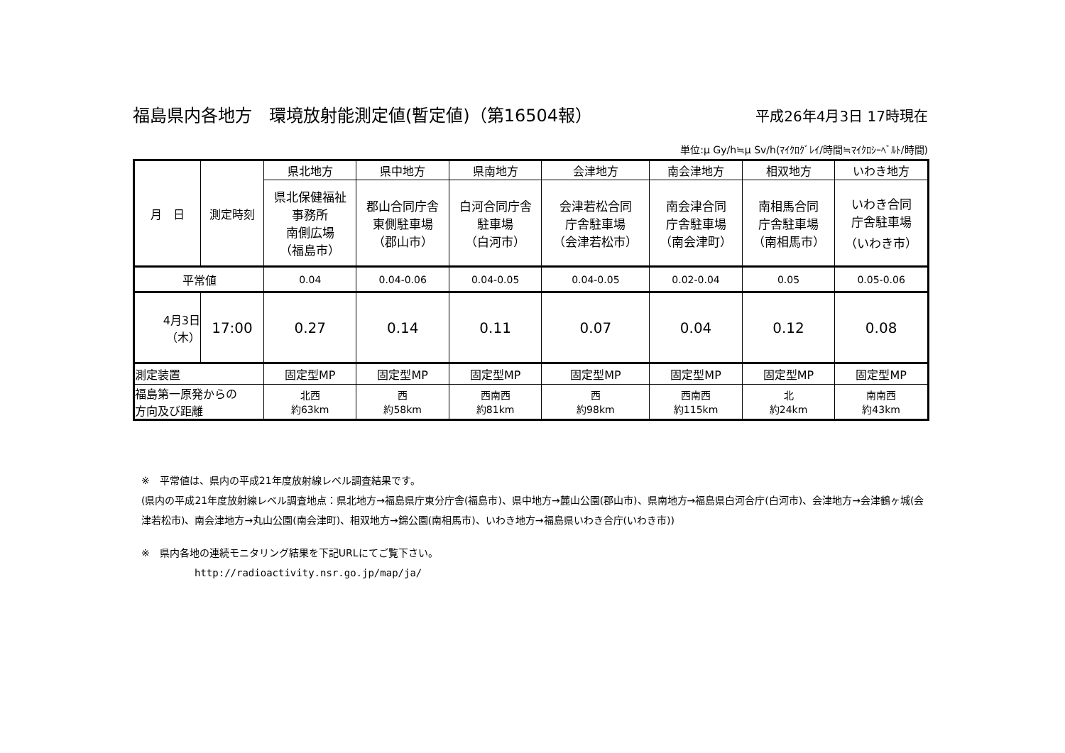福島県内各地方　環境放射能測定値(暫定値)（第16504報） 平成26年4月3日 17時現在
単位:μ Gy/h≒μ Sv/h(ﾏｲｸﾛｸﾞﾚｲ/時間≒ﾏｲｸﾛｼｰﾍﾞﾙﾄ/時間)
| 月 日 | 測定時刻 | 県北地方 | 県中地方 | 県南地方 | 会津地方 | 南会津地方 | 相双地方 | いわき地方 |
| --- | --- | --- | --- | --- | --- | --- | --- | --- |
| | | 県北保健福祉 事務所 南側広場 （福島市） | 郡山合同庁舎 東側駐車場 （郡山市） | 白河合同庁舎 駐車場 （白河市） | 会津若松合同 庁舎駐車場 （会津若松市） | 南会津合同 庁舎駐車場 （南会津町） | 南相馬合同 庁舎駐車場 （南相馬市） | いわき合同 庁舎駐車場 （いわき市） |
| 平常値 | | 0.04 | 0.04-0.06 | 0.04-0.05 | 0.04-0.05 | 0.02-0.04 | 0.05 | 0.05-0.06 |
| 4月3日 （木） | 17:00 | 0.27 | 0.14 | 0.11 | 0.07 | 0.04 | 0.12 | 0.08 |
| 測定装置 | | 固定型MP | 固定型MP | 固定型MP | 固定型MP | 固定型MP | 固定型MP | 固定型MP |
| 福島第一原発からの 方向及び距離 | | 北西 約63km | 西 約58km | 西南西 約81km | 西 約98km | 西南西 約115km | 北 約24km | 南南西 約43km |
※　平常値は、県内の平成21年度放射線レベル調査結果です。
(県内の平成21年度放射線レベル調査地点：県北地方→福島県庁東分庁舎(福島市)、県中地方→麓山公園(郡山市)、県南地方→福島県白河合庁(白河市)、会津地方→会津鶴ヶ城(会津若松市)、南会津地方→丸山公園(南会津町)、相双地方→錦公園(南相馬市)、いわき地方→福島県いわき合庁(いわき市))
※　県内各地の連続モニタリング結果を下記URLにてご覧下さい。
http://radioactivity.nsr.go.jp/map/ja/